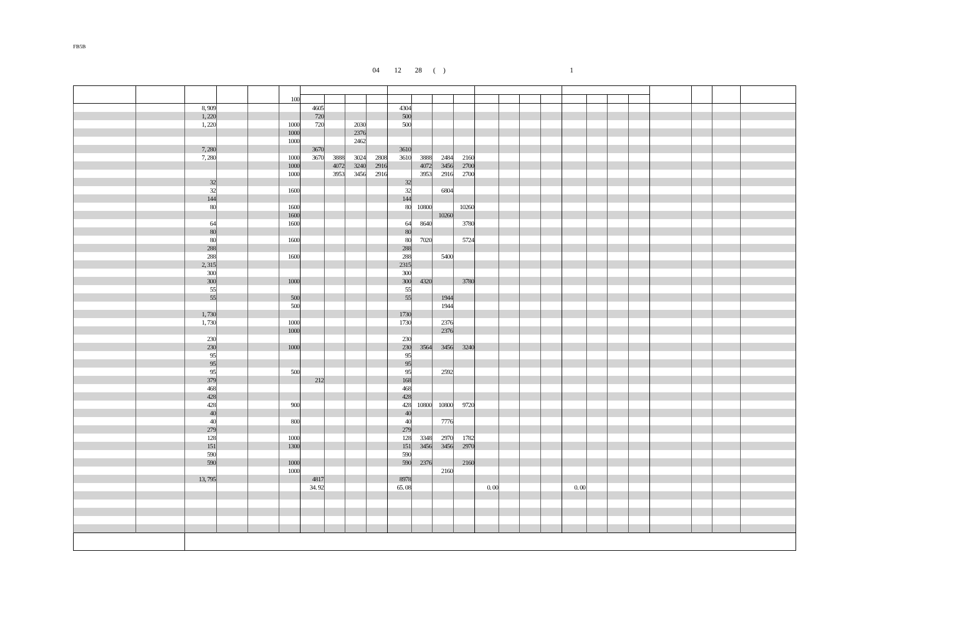FB5B
04 12 28 () 1
| | | | | | 100 | | | | | | | | | | | | | | | | | | | | |
| --- | --- | --- | --- | --- | --- | --- | --- | --- | --- | --- | --- | --- | --- | --- | --- | --- | --- | --- | --- | --- | --- | --- | --- | --- | --- |
| | | 8, 909 | | | | 4605 | | | | 4304 | | | | | | | | | | | | | | | |
| | | 1, 220 | | | | 720 | | | | 500 | | | | | | | | | | | | | | | |
| | | 1, 220 | | | 1000 | 720 | | 2030 | | 500 | | | | | | | | | | | | | | | |
| | | | | | 1000 | | | 2376 | | | | | | | | | | | | | | | | | |
| | | | | | 1000 | | | 2462 | | | | | | | | | | | | | | | | | |
| | | 7, 280 | | | | 3670 | | | | 3610 | | | | | | | | | | | | | | | |
| | | 7, 280 | | | 1000 | 3670 | 3888 | 3024 | 2808 | 3610 | 3888 | 2484 | 2160 | | | | | | | | | | | | |
| | | | | | 1000 | | 4072 | 3240 | 2916 | | 4072 | 3456 | 2700 | | | | | | | | | | | | |
| | | | | | 1000 | | 3953 | 3456 | 2916 | | 3953 | 2916 | 2700 | | | | | | | | | | | | |
| | | 32 | | | | | | | | 32 | | | | | | | | | | | | | | | |
| | | 32 | | | 1600 | | | | | 32 | | 6804 | | | | | | | | | | | | | |
| | | 144 | | | | | | | | 144 | | | | | | | | | | | | | | | |
| | | 80 | | | 1600 | | | | | 80 | 10800 | | 10260 | | | | | | | | | | | | |
| | | | | | 1600 | | | | | | | 10260 | | | | | | | | | | | | | |
| | | 64 | | | 1600 | | | | | 64 | 8640 | | 3780 | | | | | | | | | | | | |
| | | 80 | | | | | | | | 80 | | | | | | | | | | | | | | | |
| | | 80 | | | 1600 | | | | | 80 | 7020 | | 5724 | | | | | | | | | | | | |
| | | 288 | | | | | | | | 288 | | | | | | | | | | | | | | | |
| | | 288 | | | 1600 | | | | | 288 | | 5400 | | | | | | | | | | | | | |
| | | 2, 315 | | | | | | | | 2315 | | | | | | | | | | | | | | | |
| | | 300 | | | | | | | | 300 | | | | | | | | | | | | | | | |
| | | 300 | | | 1000 | | | | | 300 | 4320 | | 3780 | | | | | | | | | | | | |
| | | 55 | | | | | | | | 55 | | | | | | | | | | | | | | | |
| | | 55 | | | 500 | | | | | 55 | | 1944 | | | | | | | | | | | | | |
| | | | | | 500 | | | | | | | 1944 | | | | | | | | | | | | | |
| | | 1, 730 | | | | | | | | 1730 | | | | | | | | | | | | | | | |
| | | 1, 730 | | | 1000 | | | | | 1730 | | 2376 | | | | | | | | | | | | | |
| | | | | | 1000 | | | | | | | 2376 | | | | | | | | | | | | | |
| | | 230 | | | | | | | | 230 | | | | | | | | | | | | | | | |
| | | 230 | | | 1000 | | | | | 230 | 3564 | 3456 | 3240 | | | | | | | | | | | | |
| | | 95 | | | | | | | | 95 | | | | | | | | | | | | | | | |
| | | 95 | | | | | | | | 95 | | | | | | | | | | | | | | | |
| | | 95 | | | 500 | | | | | 95 | | 2592 | | | | | | | | | | | | | |
| | | 379 | | | | 212 | | | | 168 | | | | | | | | | | | | | | | |
| | | 468 | | | | | | | | 468 | | | | | | | | | | | | | | | |
| | | 428 | | | | | | | | 428 | | | | | | | | | | | | | | | |
| | | 428 | | | 900 | | | | | 428 | 10800 | 10800 | 9720 | | | | | | | | | | | | |
| | | 40 | | | | | | | | 40 | | | | | | | | | | | | | | | |
| | | 40 | | | 800 | | | | | 40 | | 7776 | | | | | | | | | | | | | |
| | | 279 | | | | | | | | 279 | | | | | | | | | | | | | | | |
| | | 128 | | | 1000 | | | | | 128 | 3348 | 2970 | 1782 | | | | | | | | | | | | |
| | | 151 | | | 1300 | | | | | 151 | 3456 | 3456 | 2970 | | | | | | | | | | | | |
| | | 590 | | | | | | | | 590 | | | | | | | | | | | | | | | |
| | | 590 | | | 1000 | | | | | 590 | 2376 | | 2160 | | | | | | | | | | | | |
| | | | | | 1000 | | | | | | | 2160 | | | | | | | | | | | | | |
| | | 13, 795 | | | | 4817 | | | | 8978 | | | | | | | | | | | | | | | |
| | | | | | | 34. 92 | | | | 65. 08 | | | | 0. 00 | | | | 0. 00 | | | | | | | |